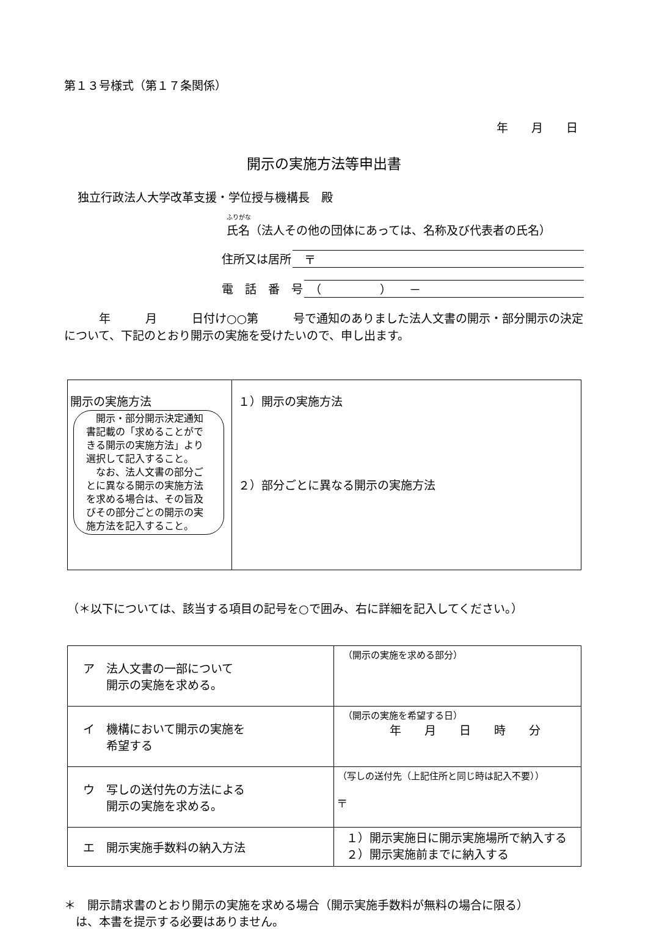第１３号様式（第１７条関係）
年　　月　　日
開示の実施方法等申出書
独立行政法人大学改革支援・学位授与機構長　殿
ふりがな
氏名（法人その他の団体にあっては、名称及び代表者の氏名）
住所又は居所　〒
電　話　番　号　（　　　　　）　　－
　　　年　　　月　　　日付け○○第　　　号で通知のありました法人文書の開示・部分開示の決定について、下記のとおり開示の実施を受けたいので、申し出ます。
| 開示の実施方法 開示・部分開示決定通知書記載の「求めることができる開示の実施方法」より選択して記入すること。 なお、法人文書の部分ごとに異なる開示の実施方法を求める場合は、その旨及びその部分ごとの開示の実施方法を記入すること。 | １）開示の実施方法 ２）部分ごとに異なる開示の実施方法 |
（＊以下については、該当する項目の記号を○で囲み、右に詳細を記入してください。）
| ア 法人文書の一部について 開示の実施を求める。 | （開示の実施を求める部分） |
| イ 機構において開示の実施を 希望する | （開示の実施を希望する日） 年 月 日 時 分 |
| ウ 写しの送付先の方法による 開示の実施を求める。 | （写しの送付先（上記住所と同じ時は記入不要）） 〒 |
| エ 開示実施手数料の納入方法 | １）開示実施日に開示実施場所で納入する ２）開示実施前までに納入する |
＊　開示請求書のとおり開示の実施を求める場合（開示実施手数料が無料の場合に限る）
　は、本書を提示する必要はありません。